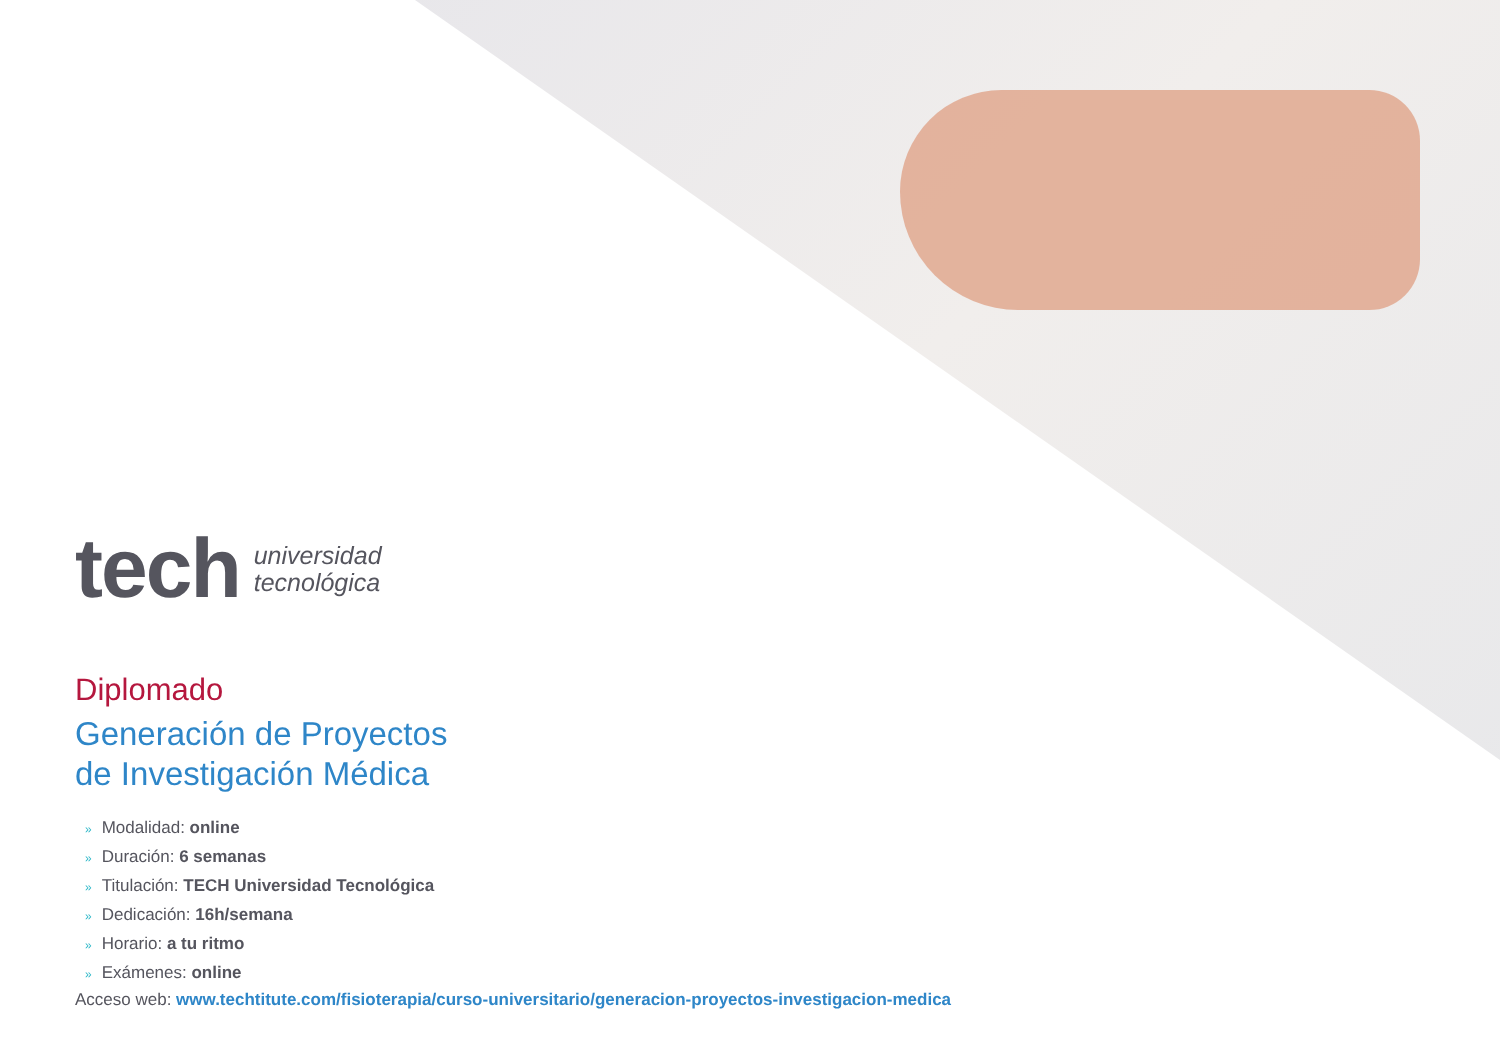tech
universidad
tecnológica
Diplomado
Generación de Proyectos
de Investigación Médica
» Modalidad: online
» Duración: 6 semanas
» Titulación: TECH Universidad Tecnológica
» Dedicación: 16h/semana
» Horario: a tu ritmo
» Exámenes: online
Acceso web: www.techtitute.com/fisioterapia/curso-universitario/generacion-proyectos-investigacion-medica